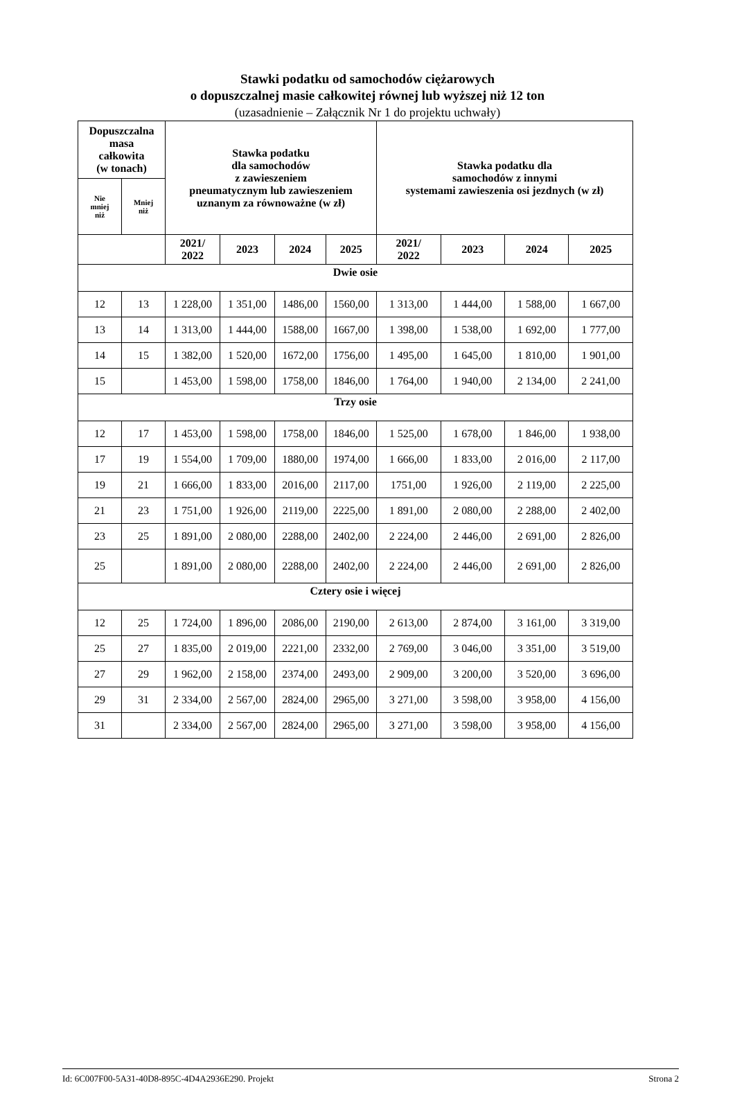Stawki podatku od samochodów ciężarowych
o dopuszczalnej masie całkowitej równej lub wyższej niż 12 ton
(uzasadnienie – Załącznik Nr 1 do projektu uchwały)
| Dopuszczalna masa całkowita (w tonach) | | Stawka podatku dla samochodów z zawieszeniem pneumatycznym lub zawieszeniem uznanym za równoważne (w zł) | | | | Stawka podatku dla samochodów z innymi systemami zawieszenia osi jezdnych (w zł) | | | |
| --- | --- | --- | --- | --- | --- | --- | --- | --- | --- |
| Nie mniej niż | Mniej niż | | | | | | | | |
| | | 2021/ 2022 | 2023 | 2024 | 2025 | 2021/ 2022 | 2023 | 2024 | 2025 |
| Dwie osie | | | | | | | | | |
| 12 | 13 | 1 228,00 | 1 351,00 | 1486,00 | 1560,00 | 1 313,00 | 1 444,00 | 1 588,00 | 1 667,00 |
| 13 | 14 | 1 313,00 | 1 444,00 | 1588,00 | 1667,00 | 1 398,00 | 1 538,00 | 1 692,00 | 1 777,00 |
| 14 | 15 | 1 382,00 | 1 520,00 | 1672,00 | 1756,00 | 1 495,00 | 1 645,00 | 1 810,00 | 1 901,00 |
| 15 | | 1 453,00 | 1 598,00 | 1758,00 | 1846,00 | 1 764,00 | 1 940,00 | 2 134,00 | 2 241,00 |
| Trzy osie | | | | | | | | | |
| 12 | 17 | 1 453,00 | 1 598,00 | 1758,00 | 1846,00 | 1 525,00 | 1 678,00 | 1 846,00 | 1 938,00 |
| 17 | 19 | 1 554,00 | 1 709,00 | 1880,00 | 1974,00 | 1 666,00 | 1 833,00 | 2 016,00 | 2 117,00 |
| 19 | 21 | 1 666,00 | 1 833,00 | 2016,00 | 2117,00 | 1751,00 | 1 926,00 | 2 119,00 | 2 225,00 |
| 21 | 23 | 1 751,00 | 1 926,00 | 2119,00 | 2225,00 | 1 891,00 | 2 080,00 | 2 288,00 | 2 402,00 |
| 23 | 25 | 1 891,00 | 2 080,00 | 2288,00 | 2402,00 | 2 224,00 | 2 446,00 | 2 691,00 | 2 826,00 |
| 25 | | 1 891,00 | 2 080,00 | 2288,00 | 2402,00 | 2 224,00 | 2 446,00 | 2 691,00 | 2 826,00 |
| Cztery osie i więcej | | | | | | | | | |
| 12 | 25 | 1 724,00 | 1 896,00 | 2086,00 | 2190,00 | 2 613,00 | 2 874,00 | 3 161,00 | 3 319,00 |
| 25 | 27 | 1 835,00 | 2 019,00 | 2221,00 | 2332,00 | 2 769,00 | 3 046,00 | 3 351,00 | 3 519,00 |
| 27 | 29 | 1 962,00 | 2 158,00 | 2374,00 | 2493,00 | 2 909,00 | 3 200,00 | 3 520,00 | 3 696,00 |
| 29 | 31 | 2 334,00 | 2 567,00 | 2824,00 | 2965,00 | 3 271,00 | 3 598,00 | 3 958,00 | 4 156,00 |
| 31 | | 2 334,00 | 2 567,00 | 2824,00 | 2965,00 | 3 271,00 | 3 598,00 | 3 958,00 | 4 156,00 |
Id: 6C007F00-5A31-40D8-895C-4D4A2936E290. Projekt Strona 2